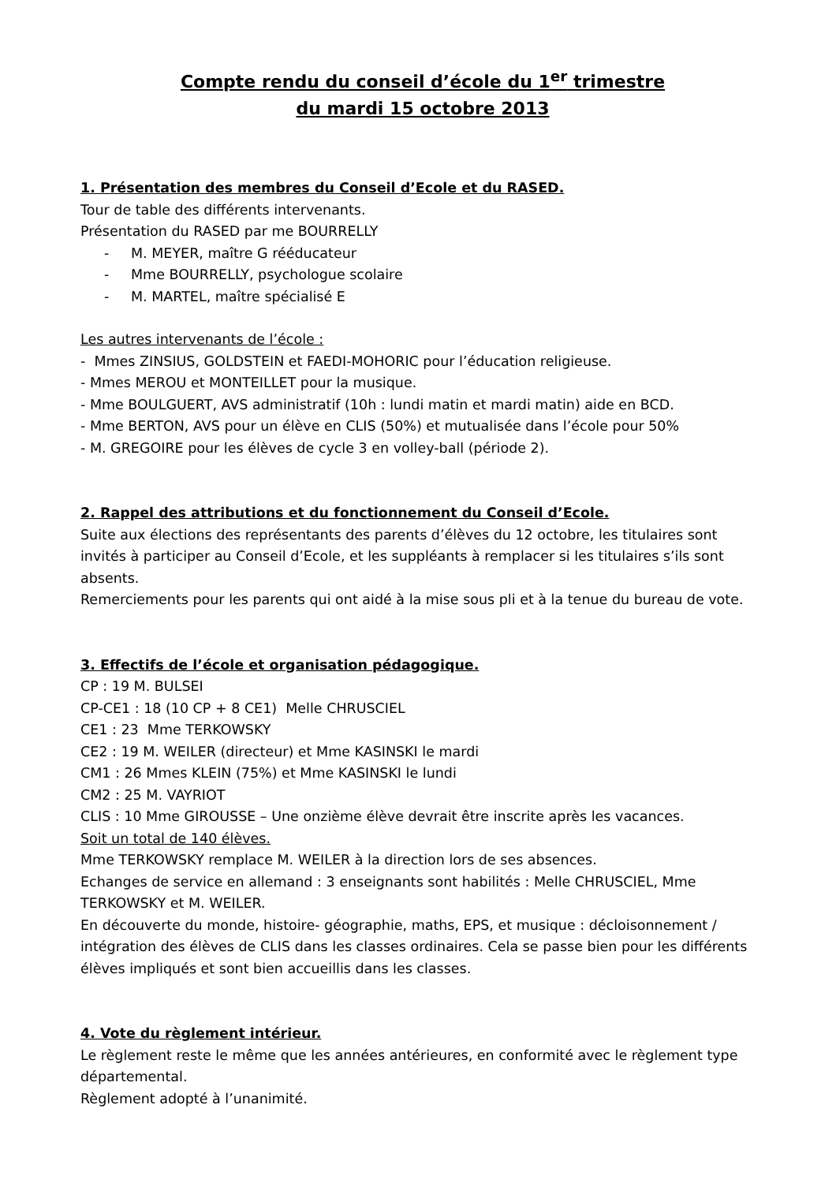Compte rendu du conseil d’école du 1<sup>er</sup> trimestre
du mardi 15 octobre 2013
1. Présentation des membres du Conseil d’Ecole et du RASED.
Tour de table des différents intervenants.
Présentation du RASED par me BOURRELLY
- M. MEYER, maître G rééducateur
- Mme BOURRELLY, psychologue scolaire
- M. MARTEL, maître spécialisé E
Les autres intervenants de l’école :
- Mmes ZINSIUS, GOLDSTEIN et FAEDI-MOHORIC pour l’éducation religieuse.
- Mmes MEROU et MONTEILLET pour la musique.
- Mme BOULGUERT, AVS administratif (10h : lundi matin et mardi matin) aide en BCD.
- Mme BERTON, AVS pour un élève en CLIS (50%) et mutualisée dans l’école pour 50%
- M. GREGOIRE pour les élèves de cycle 3 en volley-ball (période 2).
2. Rappel des attributions et du fonctionnement du Conseil d’Ecole.
Suite aux élections des représentants des parents d’élèves du 12 octobre, les titulaires sont invités à participer au Conseil d’Ecole, et les suppléants à remplacer si les titulaires s’ils sont absents.
Remerciements pour les parents qui ont aidé à la mise sous pli et à la tenue du bureau de vote.
3. Effectifs de l’école et organisation pédagogique.
CP : 19 M. BULSEI
CP-CE1 : 18 (10 CP + 8 CE1) Melle CHRUSCIEL
CE1 : 23 Mme TERKOWSKY
CE2 : 19 M. WEILER (directeur) et Mme KASINSKI le mardi
CM1 : 26 Mmes KLEIN (75%) et Mme KASINSKI le lundi
CM2 : 25 M. VAYRIOT
CLIS : 10 Mme GIROUSSE – Une onzième élève devrait être inscrite après les vacances.
Soit un total de 140 élèves.
Mme TERKOWSKY remplace M. WEILER à la direction lors de ses absences.
Echanges de service en allemand : 3 enseignants sont habilités : Melle CHRUSCIEL, Mme TERKOWSKY et M. WEILER.
En découverte du monde, histoire- géographie, maths, EPS, et musique : décloisonnement / intégration des élèves de CLIS dans les classes ordinaires. Cela se passe bien pour les différents élèves impliqués et sont bien accueillis dans les classes.
4. Vote du règlement intérieur.
Le règlement reste le même que les années antérieures, en conformité avec le règlement type départemental.
Règlement adopté à l’unanimité.